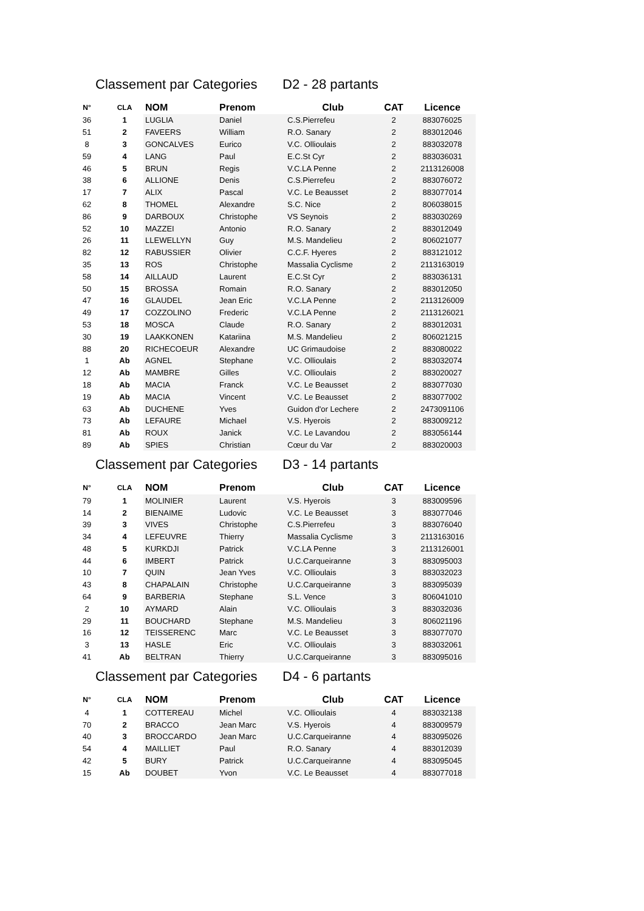Classement par Categories D2 - 28 partants
| N° | CLA | NOM | Prenom | Club | CAT | Licence |
| --- | --- | --- | --- | --- | --- | --- |
| 36 | 1 | LUGLIA | Daniel | C.S.Pierrefeu | 2 | 883076025 |
| 51 | 2 | FAVEERS | William | R.O. Sanary | 2 | 883012046 |
| 8 | 3 | GONCALVES | Eurico | V.C. Ollioulais | 2 | 883032078 |
| 59 | 4 | LANG | Paul | E.C.St Cyr | 2 | 883036031 |
| 46 | 5 | BRUN | Regis | V.C.LA Penne | 2 | 2113126008 |
| 38 | 6 | ALLIONE | Denis | C.S.Pierrefeu | 2 | 883076072 |
| 17 | 7 | ALIX | Pascal | V.C. Le Beausset | 2 | 883077014 |
| 62 | 8 | THOMEL | Alexandre | S.C. Nice | 2 | 806038015 |
| 86 | 9 | DARBOUX | Christophe | VS Seynois | 2 | 883030269 |
| 52 | 10 | MAZZEI | Antonio | R.O. Sanary | 2 | 883012049 |
| 26 | 11 | LLEWELLYN | Guy | M.S. Mandelieu | 2 | 806021077 |
| 82 | 12 | RABUSSIER | Olivier | C.C.F. Hyeres | 2 | 883121012 |
| 35 | 13 | ROS | Christophe | Massalia Cyclisme | 2 | 2113163019 |
| 58 | 14 | AILLAUD | Laurent | E.C.St Cyr | 2 | 883036131 |
| 50 | 15 | BROSSA | Romain | R.O. Sanary | 2 | 883012050 |
| 47 | 16 | GLAUDEL | Jean Eric | V.C.LA Penne | 2 | 2113126009 |
| 49 | 17 | COZZOLINO | Frederic | V.C.LA Penne | 2 | 2113126021 |
| 53 | 18 | MOSCA | Claude | R.O. Sanary | 2 | 883012031 |
| 30 | 19 | LAAKKONEN | Katariina | M.S. Mandelieu | 2 | 806021215 |
| 88 | 20 | RICHECOEUR | Alexandre | UC Grimaudoise | 2 | 883080022 |
| 1 | Ab | AGNEL | Stephane | V.C. Ollioulais | 2 | 883032074 |
| 12 | Ab | MAMBRE | Gilles | V.C. Ollioulais | 2 | 883020027 |
| 18 | Ab | MACIA | Franck | V.C. Le Beausset | 2 | 883077030 |
| 19 | Ab | MACIA | Vincent | V.C. Le Beausset | 2 | 883077002 |
| 63 | Ab | DUCHENE | Yves | Guidon d'or Lechere | 2 | 2473091106 |
| 73 | Ab | LEFAURE | Michael | V.S. Hyerois | 2 | 883009212 |
| 81 | Ab | ROUX | Janick | V.C. Le Lavandou | 2 | 883056144 |
| 89 | Ab | SPIES | Christian | Cœur du Var | 2 | 883020003 |
Classement par Categories D3 - 14 partants
| N° | CLA | NOM | Prenom | Club | CAT | Licence |
| --- | --- | --- | --- | --- | --- | --- |
| 79 | 1 | MOLINIER | Laurent | V.S. Hyerois | 3 | 883009596 |
| 14 | 2 | BIENAIME | Ludovic | V.C. Le Beausset | 3 | 883077046 |
| 39 | 3 | VIVES | Christophe | C.S.Pierrefeu | 3 | 883076040 |
| 34 | 4 | LEFEUVRE | Thierry | Massalia Cyclisme | 3 | 2113163016 |
| 48 | 5 | KURKDJI | Patrick | V.C.LA Penne | 3 | 2113126001 |
| 44 | 6 | IMBERT | Patrick | U.C.Carqueiranne | 3 | 883095003 |
| 10 | 7 | QUIN | Jean Yves | V.C. Ollioulais | 3 | 883032023 |
| 43 | 8 | CHAPALAIN | Christophe | U.C.Carqueiranne | 3 | 883095039 |
| 64 | 9 | BARBERIA | Stephane | S.L. Vence | 3 | 806041010 |
| 2 | 10 | AYMARD | Alain | V.C. Ollioulais | 3 | 883032036 |
| 29 | 11 | BOUCHARD | Stephane | M.S. Mandelieu | 3 | 806021196 |
| 16 | 12 | TEISSERENC | Marc | V.C. Le Beausset | 3 | 883077070 |
| 3 | 13 | HASLE | Eric | V.C. Ollioulais | 3 | 883032061 |
| 41 | Ab | BELTRAN | Thierry | U.C.Carqueiranne | 3 | 883095016 |
Classement par Categories D4 - 6 partants
| N° | CLA | NOM | Prenom | Club | CAT | Licence |
| --- | --- | --- | --- | --- | --- | --- |
| 4 | 1 | COTTEREAU | Michel | V.C. Ollioulais | 4 | 883032138 |
| 70 | 2 | BRACCO | Jean Marc | V.S. Hyerois | 4 | 883009579 |
| 40 | 3 | BROCCARDO | Jean Marc | U.C.Carqueiranne | 4 | 883095026 |
| 54 | 4 | MAILLIET | Paul | R.O. Sanary | 4 | 883012039 |
| 42 | 5 | BURY | Patrick | U.C.Carqueiranne | 4 | 883095045 |
| 15 | Ab | DOUBET | Yvon | V.C. Le Beausset | 4 | 883077018 |